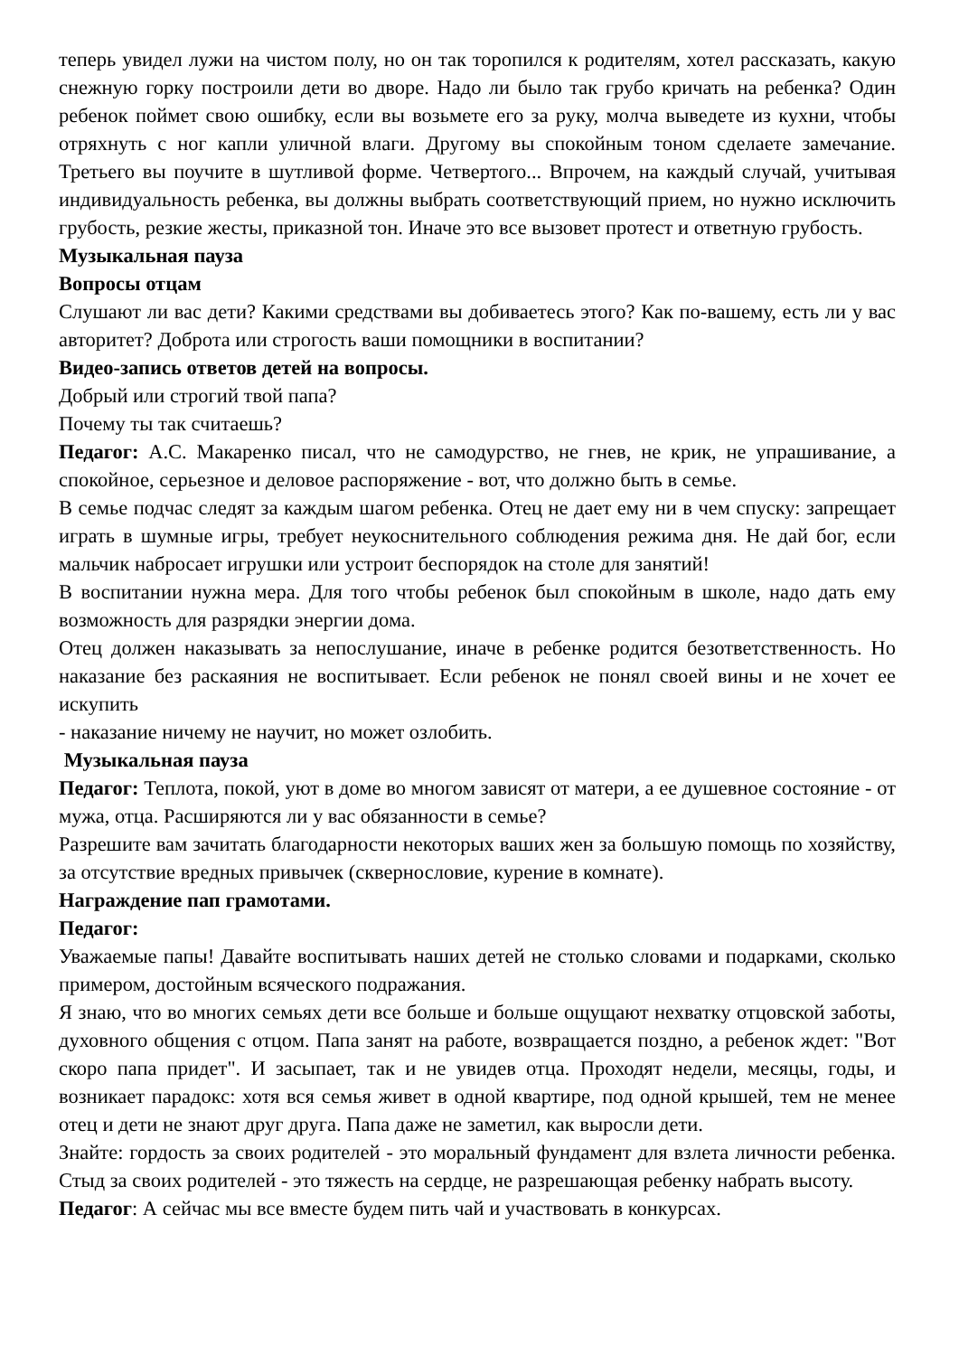теперь увидел лужи на чистом полу, но он так торопился к родителям, хотел рассказать, какую снежную горку построили дети во дворе. Надо ли было так грубо кричать на ребенка? Один ребенок поймет свою ошибку, если вы возьмете его за руку, молча выведете из кухни, чтобы отряхнуть с ног капли уличной влаги. Другому вы спокойным тоном сделаете замечание. Третьего вы поучите в шутливой форме. Четвертого... Впрочем, на каждый случай, учитывая индивидуальность ребенка, вы должны выбрать соответствующий прием, но нужно исключить грубость, резкие жесты, приказной тон. Иначе это все вызовет протест и ответную грубость.
Музыкальная пауза
Вопросы отцам
Слушают ли вас дети? Какими средствами вы добиваетесь этого? Как по-вашему, есть ли у вас авторитет? Доброта или строгость ваши помощники в воспитании?
Видео-запись ответов детей на вопросы.
Добрый или строгий твой папа?
Почему ты так считаешь?
Педагог: А.С. Макаренко писал, что не самодурство, не гнев, не крик, не упрашивание, а спокойное, серьезное и деловое распоряжение - вот, что должно быть в семье.
В семье подчас следят за каждым шагом ребенка. Отец не дает ему ни в чем спуску: запрещает играть в шумные игры, требует неукоснительного соблюдения режима дня. Не дай бог, если мальчик набросает игрушки или устроит беспорядок на столе для занятий!
В воспитании нужна мера. Для того чтобы ребенок был спокойным в школе, надо дать ему возможность для разрядки энергии дома.
Отец должен наказывать за непослушание, иначе в ребенке родится безответственность. Но наказание без раскаяния не воспитывает. Если ребенок не понял своей вины и не хочет ее искупить
- наказание ничему не научит, но может озлобить.
Музыкальная пауза
Педагог: Теплота, покой, уют в доме во многом зависят от матери, а ее душевное состояние - от мужа, отца. Расширяются ли у вас обязанности в семье?
Разрешите вам зачитать благодарности некоторых ваших жен за большую помощь по хозяйству, за отсутствие вредных привычек (сквернословие, курение в комнате).
Награждение пап грамотами.
Педагог:
Уважаемые папы! Давайте воспитывать наших детей не столько словами и подарками, сколько примером, достойным всяческого подражания.
Я знаю, что во многих семьях дети все больше и больше ощущают нехватку отцовской заботы, духовного общения с отцом. Папа занят на работе, возвращается поздно, а ребенок ждет: "Вот скоро папа придет". И засыпает, так и не увидев отца. Проходят недели, месяцы, годы, и возникает парадокс: хотя вся семья живет в одной квартире, под одной крышей, тем не менее отец и дети не знают друг друга. Папа даже не заметил, как выросли дети.
Знайте: гордость за своих родителей - это моральный фундамент для взлета личности ребенка. Стыд за своих родителей - это тяжесть на сердце, не разрешающая ребенку набрать высоту.
Педагог: А сейчас мы все вместе будем пить чай и участвовать в конкурсах.